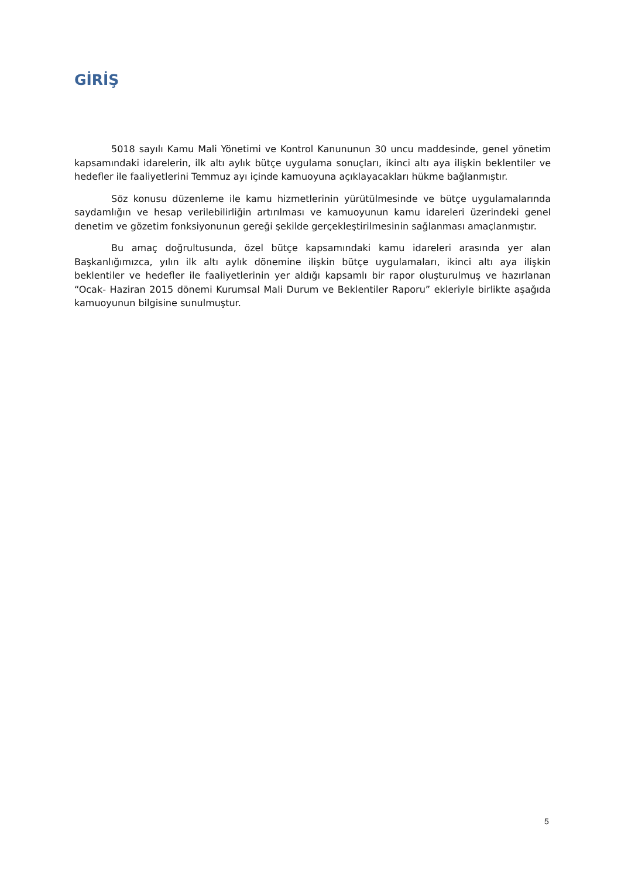GİRİŞ
5018 sayılı Kamu Mali Yönetimi ve Kontrol Kanununun 30 uncu maddesinde, genel yönetim kapsamındaki idarelerin, ilk altı aylık bütçe uygulama sonuçları, ikinci altı aya ilişkin beklentiler ve hedefler ile faaliyetlerini Temmuz ayı içinde kamuoyuna açıklayacakları hükme bağlanmıştır.
Söz konusu düzenleme ile kamu hizmetlerinin yürütülmesinde ve bütçe uygulamalarında saydamlığın ve hesap verilebilirliğin artırılması ve kamuoyunun kamu idareleri üzerindeki genel denetim ve gözetim fonksiyonunun gereği şekilde gerçekleştirilmesinin sağlanması amaçlanmıştır.
Bu amaç doğrultusunda, özel bütçe kapsamındaki kamu idareleri arasında yer alan Başkanlığımızca, yılın ilk altı aylık dönemine ilişkin bütçe uygulamaları, ikinci altı aya ilişkin beklentiler ve hedefler ile faaliyetlerinin yer aldığı kapsamlı bir rapor oluşturulmuş ve hazırlanan “Ocak- Haziran 2015 dönemi Kurumsal Mali Durum ve Beklentiler Raporu” ekleriyle birlikte aşağıda kamuoyunun bilgisine sunulmuştur.
5